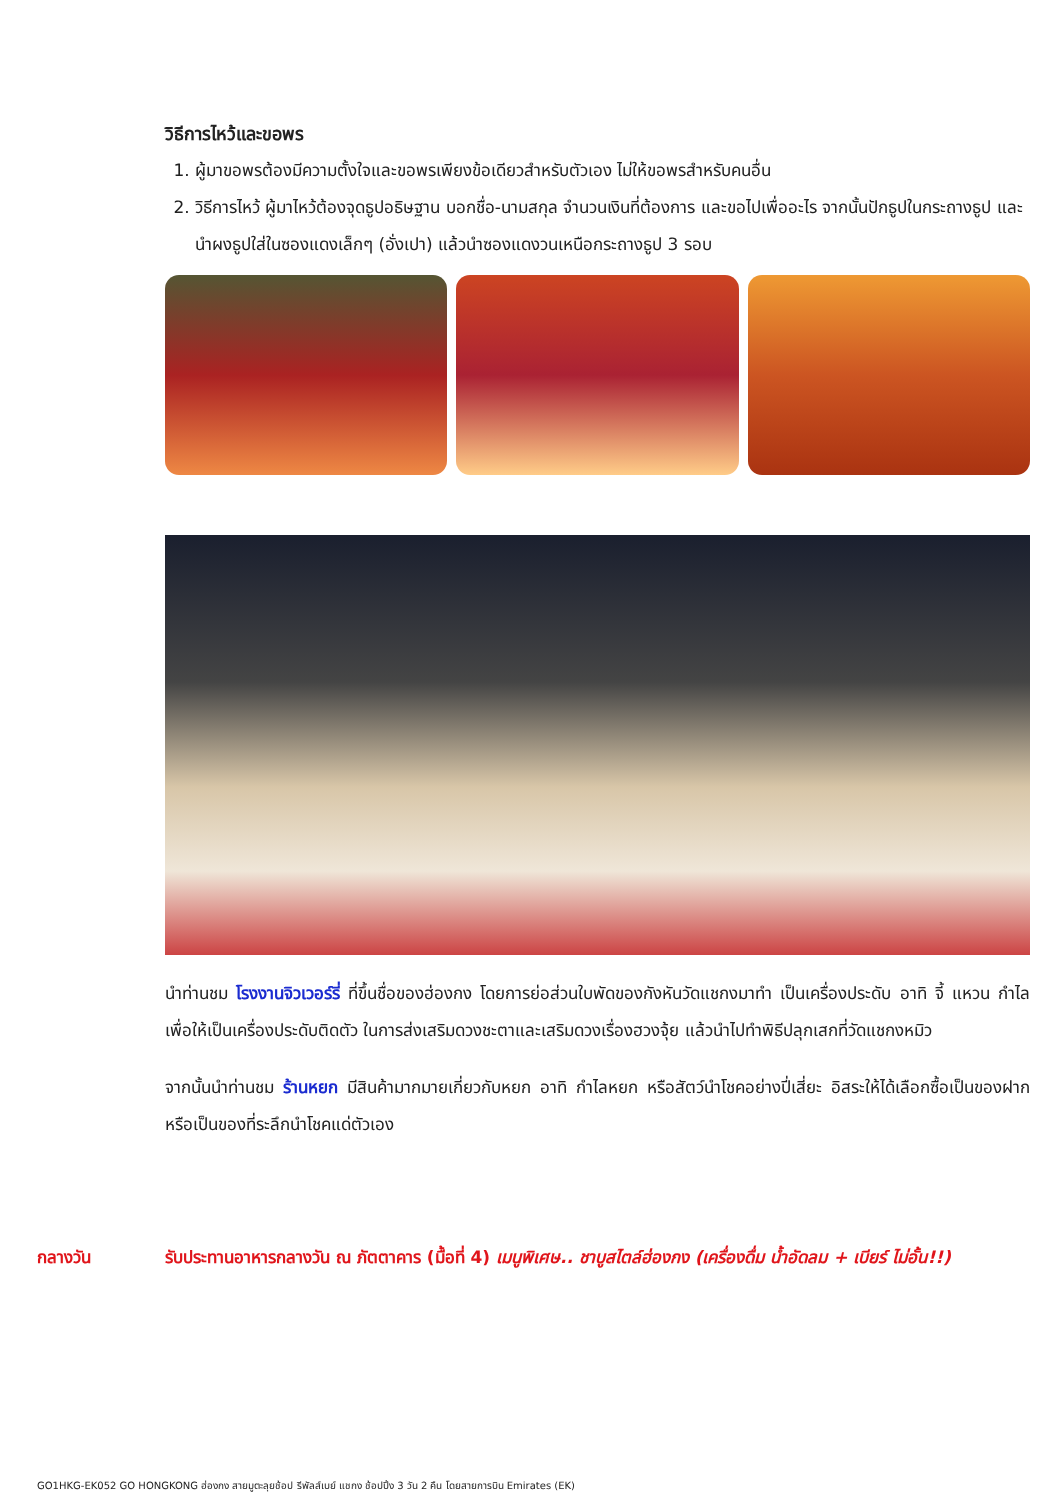วิธีการไหว้และขอพร
1. ผู้มาขอพรต้องมีความตั้งใจและขอพรเพียงข้อเดียวสำหรับตัวเอง ไม่ให้ขอพรสำหรับคนอื่น
2. วิธีการไหว้ ผู้มาไหว้ต้องจุดธูปอธิษฐาน บอกชื่อ-นามสกุล จำนวนเงินที่ต้องการ และขอไปเพื่ออะไร จากนั้นปักธูปในกระถางธูป และนำผงธูปใส่ในซองแดงเล็กๆ (อั่งเปา) แล้วนำซองแดงวนเหนือกระถางธูป 3 รอบ
นำท่านชม โรงงานจิวเวอร์รี่ ที่ขึ้นชื่อของฮ่องกง โดยการย่อส่วนใบพัดของกังหันวัดแชกงมาทำ เป็นเครื่องประดับ อาทิ จี้ แหวน กำไล เพื่อให้เป็นเครื่องประดับติดตัว ในการส่งเสริมดวงชะตาและเสริมดวงเรื่องฮวงจุ้ย แล้วนำไปทำพิธีปลุกเสกที่วัดแชกงหมิว
จากนั้นนำท่านชม ร้านหยก มีสินค้ามากมายเกี่ยวกับหยก อาทิ กำไลหยก หรือสัตว์นำโชคอย่างปี่เสี่ยะ อิสระให้ได้เลือกซื้อเป็นของฝาก หรือเป็นของที่ระลึกนำโชคแด่ตัวเอง
กลางวัน รับประทานอาหารกลางวัน ณ ภัตตาคาร (มื้อที่ 4) เมนูพิเศษ.. ชาบูสไตล์ฮ่องกง (เครื่องดื่ม น้ำอัดลม + เบียร์ ไม่อั้น!!)
GO1HKG-EK052 GO HONGKONG ฮ่องกง สายมูตะลุยช้อป รีพัลส์เบย์ แชกง ช้อปปิ้ง 3 วัน 2 คืน โดยสายการบิน Emirates (EK)